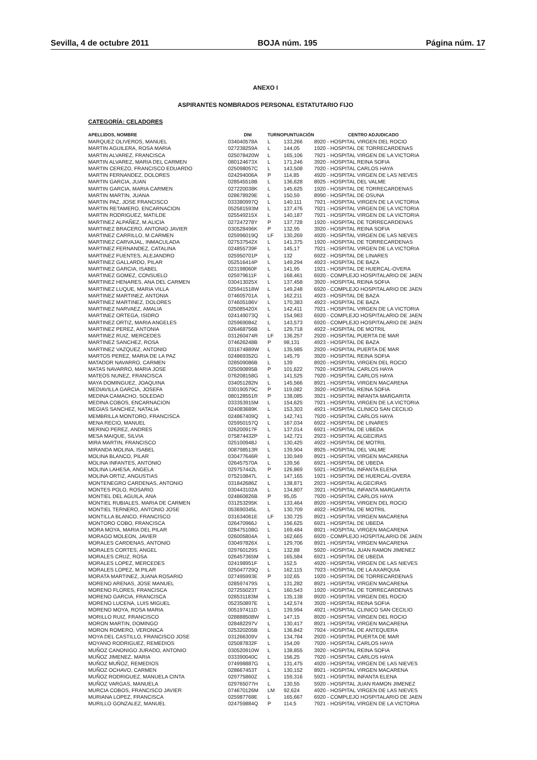Sevilla, 4 de octubre 2011 BOJA núm. 195 Página núm. 17
ANEXO I
ASPIRANTES NOMBRADOS PERSONAL ESTATUTARIO FIJO
CATEGORÍA: CELADORES
| APELLIDOS, NOMBRE | DNI | TURNO | PUNTUACIÓN | CENTRO ADJUDICADO |
| --- | --- | --- | --- | --- |
| MARQUEZ OLIVEROS, MANUEL | 034040578A | L | 133,266 | 8920 - HOSPITAL VIRGEN DEL ROCIO |
| MARTIN AGUILERA, ROSA MARIA | 027238259A | L | 144,05 | 1920 - HOSPITAL DE TORRECARDENAS |
| MARTIN ALVAREZ, FRANCISCA | 025078420W | L | 165,106 | 7921 - HOSPITAL VIRGEN DE LA VICTORIA |
| MARTIN ALVAREZ, MARIA DEL CARMEN | 080124673X | L | 171,246 | 3920 - HOSPITAL REINA SOFIA |
| MARTIN CEREZO, FRANCISCO EDUARDO | 025098057C | L | 143,508 | 7920 - HOSPITAL CARLOS HAYA |
| MARTIN FERNANDEZ, DOLORES | 024294006A | P | 114,85 | 4920 - HOSPITAL VIRGEN DE LAS NIEVES |
| MARTIN GARCIA, JUAN | 028545518B | L | 136,628 | 8925 - HOSPITAL DEL VALME |
| MARTIN GARCIA, MARIA CARMEN | 027220038K | L | 145,625 | 1920 - HOSPITAL DE TORRECARDENAS |
| MARTIN MARTIN, JUANA | 028678929E | L | 150,59 | 8990 - HOSPITAL DE OSUNA |
| MARTIN PAZ, JOSE FRANCISCO | 033380997Q | L | 140,111 | 7921 - HOSPITAL VIRGEN DE LA VICTORIA |
| MARTIN RETAMERO, ENCARNACION | 052581593M | L | 137,476 | 7921 - HOSPITAL VIRGEN DE LA VICTORIA |
| MARTIN RODRIGUEZ, MATILDE | 025549215X | L | 140,187 | 7921 - HOSPITAL VIRGEN DE LA VICTORIA |
| MARTINEZ ALPAÑEZ, M.ALICIA | 027247278Y | P | 137,728 | 1920 - HOSPITAL DE TORRECARDENAS |
| MARTINEZ BRACERO, ANTONIO JAVIER | 030528496K | P | 132,95 | 3920 - HOSPITAL REINA SOFIA |
| MARTINEZ CARRILLO, M.CARMEN | 025996019Q | LF | 130,269 | 4920 - HOSPITAL VIRGEN DE LAS NIEVES |
| MARTINEZ CARVAJAL, INMACULADA | 027537542X | L | 141,375 | 1920 - HOSPITAL DE TORRECARDENAS |
| MARTINEZ FERNANDEZ, CATALINA | 024855739F | L | 145,17 | 7921 - HOSPITAL VIRGEN DE LA VICTORIA |
| MARTINEZ FUENTES, ALEJANDRO | 025950701P | L | 132 | 6922 - HOSPITAL DE LINARES |
| MARTINEZ GALLARDO, PILAR | 052516414P | L | 149,294 | 4923 - HOSPITAL DE BAZA |
| MARTINEZ GARCIA, ISABEL | 023198060F | L | 141,95 | 1921 - HOSPITAL DE HUERCAL-OVERA |
| MARTINEZ GOMEZ, CONSUELO | 025979611F | L | 168,461 | 6920 - COMPLEJO HOSPITALARIO DE JAEN |
| MARTINEZ HENARES, ANA DEL CARMEN | 030413025X | L | 137,458 | 3920 - HOSPITAL REINA SOFIA |
| MARTINEZ LUQUE, MARIA VILLA | 025941518W | L | 149,248 | 6920 - COMPLEJO HOSPITALARIO DE JAEN |
| MARTINEZ MARTINEZ, ANTONIA | 074605701A | L | 162,211 | 4923 - HOSPITAL DE BAZA |
| MARTINEZ MARTINEZ, DOLORES | 074605186V | L | 170,383 | 4923 - HOSPITAL DE BAZA |
| MARTINEZ NARVAEZ, AMALIA | 025085420X | L | 142,411 | 7921 - HOSPITAL VIRGEN DE LA VICTORIA |
| MARTINEZ ORTEGA, ISIDRO | 024149073Q | L | 154,983 | 6920 - COMPLEJO HOSPITALARIO DE JAEN |
| MARTINEZ ORTIZ, MARIA ANGELES | 025969084Z | L | 143,573 | 6920 - COMPLEJO HOSPITALARIO DE JAEN |
| MARTINEZ PEREZ, ANTONIA | 026468756B | L | 129,718 | 4922 - HOSPITAL DE MOTRIL |
| MARTINEZ RUIZ, MERCEDES | 031260474R | LF | 136,257 | 2920 - HOSPITAL PUERTA DE MAR |
| MARTINEZ SANCHEZ, ROSA | 074626248B | P | 98,131 | 4923 - HOSPITAL DE BAZA |
| MARTINEZ VAZQUEZ, ANTONIO | 031674889W | L | 135,985 | 2920 - HOSPITAL PUERTA DE MAR |
| MARTOS PEREZ, MARIA DE LA PAZ | 024869352G | L | 145,79 | 3920 - HOSPITAL REINA SOFIA |
| MATADOR NAVARRO, CARMEN | 028509086B | L | 139 | 8920 - HOSPITAL VIRGEN DEL ROCIO |
| MATAS NAVARRO, MARIA JOSE | 025090895B | P | 101,622 | 7920 - HOSPITAL CARLOS HAYA |
| MATEOS NUNEZ, FRANCISCA | 076208158G | L | 141,525 | 7920 - HOSPITAL CARLOS HAYA |
| MAYA DOMINGUEZ, JOAQUINA | 034051282N | L | 145,566 | 8921 - HOSPITAL VIRGEN MACARENA |
| MEDIAVILLA GARCIA, JOSEFA | 030190579C | P | 119,082 | 3920 - HOSPITAL REINA SOFIA |
| MEDINA CAMACHO, SOLEDAD | 080128551R | P | 138,085 | 3921 - HOSPITAL INFANTA MARGARITA |
| MEDINA COBOS, ENCARNACION | 033353915M | L | 154,625 | 7921 - HOSPITAL VIRGEN DE LA VICTORIA |
| MEGIAS SANCHEZ, NATALIA | 024083689K | L | 153,303 | 4921 - HOSPITAL CLINICO SAN CECILIO |
| MEMBRILLA MONTORO, FRANCISCA | 024867409Q | L | 142,741 | 7920 - HOSPITAL CARLOS HAYA |
| MENA RECIO, MANUEL | 025950157Q | L | 167,034 | 6922 - HOSPITAL DE LINARES |
| MERINO PEREZ, ANDRES | 026200917F | L | 137,014 | 6921 - HOSPITAL DE UBEDA |
| MESA MAIQUE, SILVIA | 075874432P | L | 142,721 | 2923 - HOSPITAL ALGECIRAS |
| MIRA MARTIN, FRANCISCO | 025100948J | L | 130,425 | 4922 - HOSPITAL DE MOTRIL |
| MIRANDA MOLINA, ISABEL | 008798513R | L | 139,904 | 8925 - HOSPITAL DEL VALME |
| MOLINA BLANCO, PILAR | 030477646R | L | 130,949 | 8921 - HOSPITAL VIRGEN MACARENA |
| MOLINA INFANTES, ANTONIO | 026457570A | L | 139,56 | 6921 - HOSPITAL DE UBEDA |
| MOLINA LAHESA, ANGELA | 029757442L | P | 126,869 | 5921 - HOSPITAL INFANTA ELENA |
| MOLINA ORTIZ, ANGUSTIAS | 075210847L | L | 147,165 | 1921 - HOSPITAL DE HUERCAL-OVERA |
| MONTENEGRO CARDENAS, ANTONIO | 031842686Z | L | 138,871 | 2923 - HOSPITAL ALGECIRAS |
| MONTES POLO, ROSARIO | 030443102A | L | 134,807 | 3921 - HOSPITAL INFANTA MARGARITA |
| MONTIEL DEL AGUILA, ANA | 024860826B | P | 95,05 | 7920 - HOSPITAL CARLOS HAYA |
| MONTIEL RUBIALES, MARIA DE CARMEN | 031253295K | L | 133,464 | 8920 - HOSPITAL VIRGEN DEL ROCIO |
| MONTIEL TERNERO, ANTONIO JOSE | 053690345L | L | 130,709 | 4922 - HOSPITAL DE MOTRIL |
| MONTILLA BLANCO, FRANCISCO | 031634061E | LF | 130,725 | 8921 - HOSPITAL VIRGEN MACARENA |
| MONTORO COBO, FRANCISCA | 026470966J | L | 156,625 | 6921 - HOSPITAL DE UBEDA |
| MORA MOYA, MARIA DEL PILAR | 028475108G | L | 169,484 | 8921 - HOSPITAL VIRGEN MACARENA |
| MORAGO MOLEON, JAVIER | 026005804A | L | 162,665 | 6920 - COMPLEJO HOSPITALARIO DE JAEN |
| MORALES CARDENAS, ANTONIO | 030497826X | L | 129,706 | 8921 - HOSPITAL VIRGEN MACARENA |
| MORALES CORTES, ANGEL | 029760129S | L | 132,88 | 5920 - HOSPITAL JUAN RAMON JIMENEZ |
| MORALES CRUZ, ROSA | 026457365M | L | 165,584 | 6921 - HOSPITAL DE UBEDA |
| MORALES LOPEZ, MERCEDES | 024198951F | L | 152,5 | 4920 - HOSPITAL VIRGEN DE LAS NIEVES |
| MORALES LOPEZ, M.PILAR | 025047729Q | L | 162,115 | 7923 - HOSPITAL DE LA AXARQUIA |
| MORATA MARTINEZ, JUANA ROSARIO | 027495993E | P | 102,65 | 1920 - HOSPITAL DE TORRECARDENAS |
| MORENO ARENAS, JOSE MANUEL | 028597479S | L | 131,282 | 8921 - HOSPITAL VIRGEN MACARENA |
| MORENO FLORES, FRANCISCA | 027255023T | L | 160,543 | 1920 - HOSPITAL DE TORRECARDENAS |
| MORENO GARCIA, FRANCISCA | 028531183M | L | 135,138 | 8920 - HOSPITAL VIRGEN DEL ROCIO |
| MORENO LUCENA, LUIS MIGUEL | 052350897E | L | 142,574 | 3920 - HOSPITAL REINA SOFIA |
| MORENO MOYA, ROSA MARIA | 005197411D | L | 139,994 | 4921 - HOSPITAL CLINICO SAN CECILIO |
| MORILLO RUIZ, FRANCISCO | 028888508W | L | 147,15 | 8920 - HOSPITAL VIRGEN DEL ROCIO |
| MORON MARTIN, DOMINGO | 028482297V | L | 130,417 | 8921 - HOSPITAL VIRGEN MACARENA |
| MORON ROMERO, VERONICA | 025320205B | L | 136,842 | 7924 - HOSPITAL DE ANTEQUERA |
| MOYA DEL CASTILLO, FRANCISCO JOSE | 031266309V | L | 134,784 | 2920 - HOSPITAL PUERTA DE MAR |
| MOYANO RODRIGUEZ, REMEDIOS | 025087832F | L | 154,09 | 7920 - HOSPITAL CARLOS HAYA |
| MUÑOZ CANONIGO JURADO, ANTONIO | 030520910W | L | 138,855 | 3920 - HOSPITAL REINA SOFIA |
| MUÑOZ JIMENEZ, MARIA | 033390040C | L | 156,25 | 7920 - HOSPITAL CARLOS HAYA |
| MUÑOZ MUÑOZ, REMEDIOS | 074998887G | L | 131,475 | 4920 - HOSPITAL VIRGEN DE LAS NIEVES |
| MUÑOZ OCHAVO, CARMEN | 028667453T | L | 130,152 | 8921 - HOSPITAL VIRGEN MACARENA |
| MUÑOZ RODRIGUEZ, MANUELA CINTA | 029775860Z | L | 159,316 | 5921 - HOSPITAL INFANTA ELENA |
| MUÑOZ VARGAS, MANUELA | 029765077H | L | 130,55 | 5920 - HOSPITAL JUAN RAMON JIMENEZ |
| MURCIA COBOS, FRANCISCO JAVIER | 074670126M | LM | 92,624 | 4920 - HOSPITAL VIRGEN DE LAS NIEVES |
| MURIANA LOPEZ, FRANCISCA | 025987768E | L | 165,667 | 6920 - COMPLEJO HOSPITALARIO DE JAEN |
| MURILLO GONZALEZ, MANUEL | 024759884Q | P | 114,5 | 7921 - HOSPITAL VIRGEN DE LA VICTORIA |